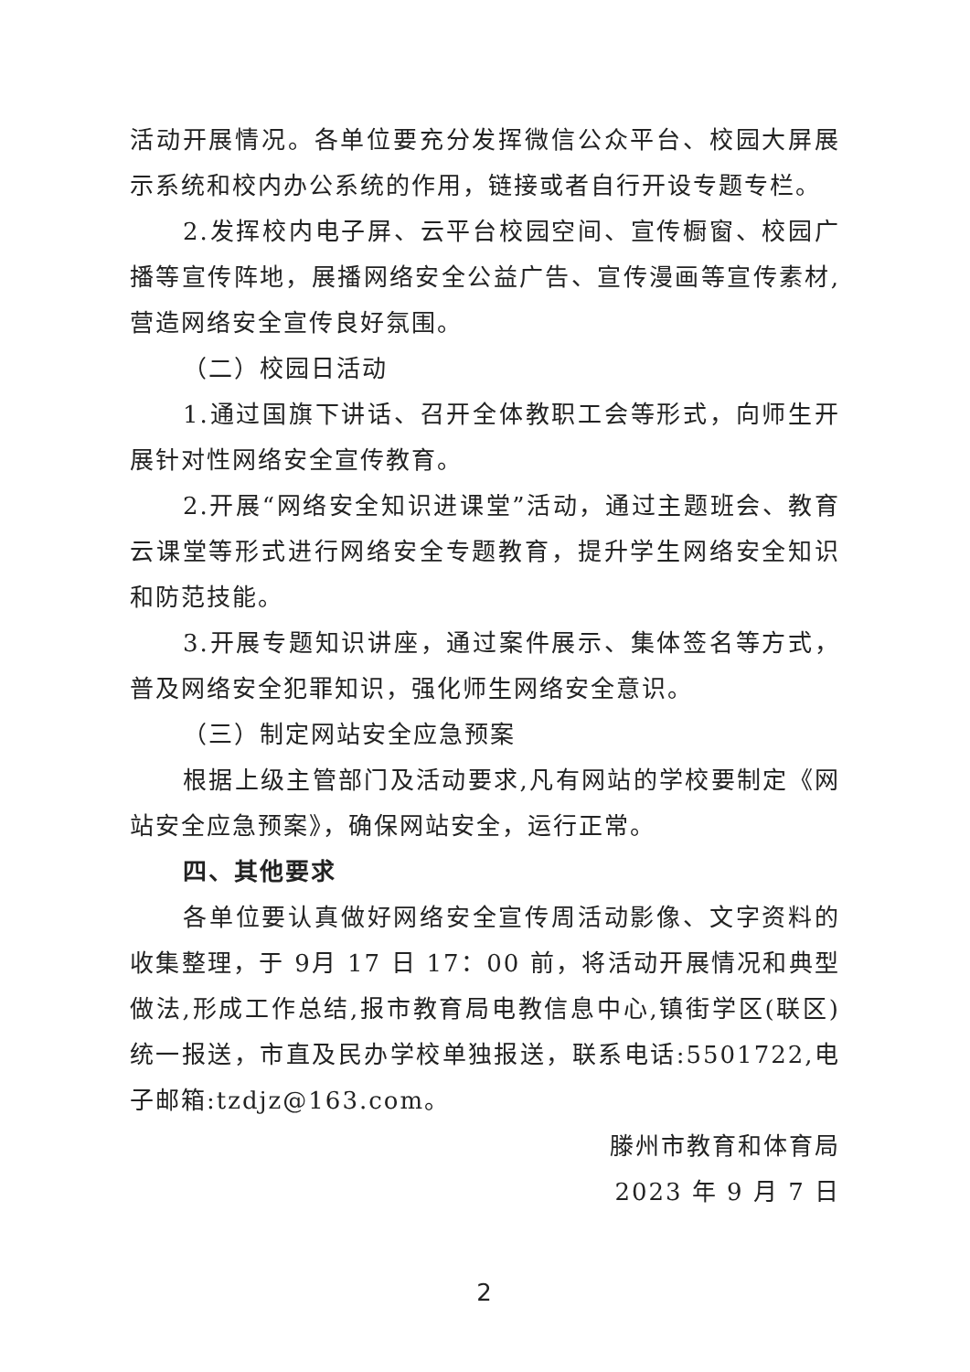活动开展情况。各单位要充分发挥微信公众平台、校园大屏展示系统和校内办公系统的作用，链接或者自行开设专题专栏。
2.发挥校内电子屏、云平台校园空间、宣传橱窗、校园广播等宣传阵地，展播网络安全公益广告、宣传漫画等宣传素材,营造网络安全宣传良好氛围。
（二）校园日活动
1.通过国旗下讲话、召开全体教职工会等形式，向师生开展针对性网络安全宣传教育。
2.开展“网络安全知识进课堂”活动，通过主题班会、教育云课堂等形式进行网络安全专题教育，提升学生网络安全知识和防范技能。
3.开展专题知识讲座，通过案件展示、集体签名等方式，普及网络安全犯罪知识，强化师生网络安全意识。
（三）制定网站安全应急预案
根据上级主管部门及活动要求,凡有网站的学校要制定《网站安全应急预案》，确保网站安全，运行正常。
四、其他要求
各单位要认真做好网络安全宣传周活动影像、文字资料的收集整理，于 9月 17 日 17：00 前，将活动开展情况和典型做法,形成工作总结,报市教育局电教信息中心,镇街学区(联区)统一报送，市直及民办学校单独报送，联系电话:5501722,电子邮箱:tzdjz@163.com。
滕州市教育和体育局
2023 年 9 月 7 日
2